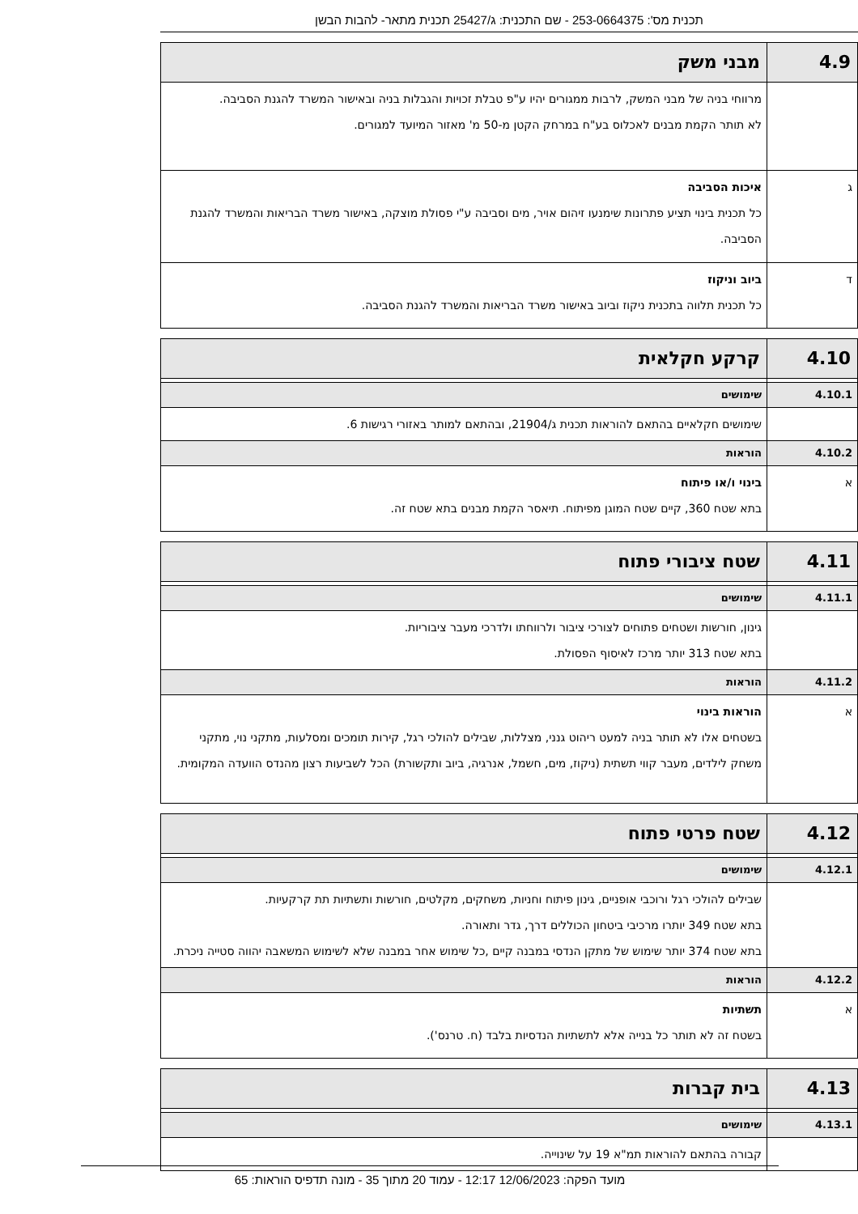תכנית מס': 253-0664375 - שם התכנית: ג/25427 תכנית מתאר- להבות הבשן
| 4.9 | מבני משק |
| | מרווחי בניה של מבני המשק, לרבות ממגורים יהיו ע"פ טבלת זכויות והגבלות בניה ובאישור המשרד להגנת הסביבה. לא תותר הקמת מבנים לאכלוס בע"ח במרחק הקטן מ-50 מ' מאזור המיועד למגורים. |
| ג | איכות הסביבה כל תכנית בינוי תציע פתרונות שימנעו זיהום אויר, מים וסביבה ע"י פסולת מוצקה, באישור משרד הבריאות והמשרד להגנת הסביבה. |
| ד | ביוב וניקוז כל תכנית תלווה בתכנית ניקוז וביוב באישור משרד הבריאות והמשרד להגנת הסביבה. |
| 4.10 | קרקע חקלאית |
| 4.10.1 | שימושים |
| | שימושים חקלאיים בהתאם להוראות תכנית ג/21904, ובהתאם למותר באזורי רגישות 6. |
| 4.10.2 | הוראות |
| א | בינוי ו/או פיתוח בתא שטח 360, קיים שטח המוגן מפיתוח. תיאסר הקמת מבנים בתא שטח זה. |
| 4.11 | שטח ציבורי פתוח |
| 4.11.1 | שימושים |
| | גינון, חורשות ושטחים פתוחים לצורכי ציבור ולרווחתו ולדרכי מעבר ציבוריות. בתא שטח 313 יותר מרכז לאיסוף הפסולת. |
| 4.11.2 | הוראות |
| א | הוראות בינוי בשטחים אלו לא תותר בניה למעט ריהוט גנני, מצללות, שבילים להולכי רגל, קירות תומכים ומסלעות, מתקני נוי, מתקני משחק לילדים, מעבר קווי תשתית (ניקוז, מים, חשמל, אנרגיה, ביוב ותקשורת) הכל לשביעות רצון מהנדס הוועדה המקומית. |
| 4.12 | שטח פרטי פתוח |
| 4.12.1 | שימושים |
| | שבילים להולכי רגל ורוכבי אופניים, גינון פיתוח וחניות, משחקים, מקלטים, חורשות ותשתיות תת קרקעיות. בתא שטח 349 יותרו מרכיבי ביטחון הכוללים דרך, גדר ותאורה. בתא שטח 374 יותר שימוש של מתקן הנדסי במבנה קיים ,כל שימוש אחר במבנה שלא לשימוש המשאבה יהווה סטייה ניכרת. |
| 4.12.2 | הוראות |
| א | תשתיות בשטח זה לא תותר כל בנייה אלא לתשתיות הנדסיות בלבד (ח. טרנס'). |
| 4.13 | בית קברות |
| 4.13.1 | שימושים |
| | קבורה בהתאם להוראות תמ"א 19 על שינוייה. |
מועד הפקה: 12/06/2023 12:17 - עמוד 20 מתוך 35 - מונה תדפיס הוראות: 65